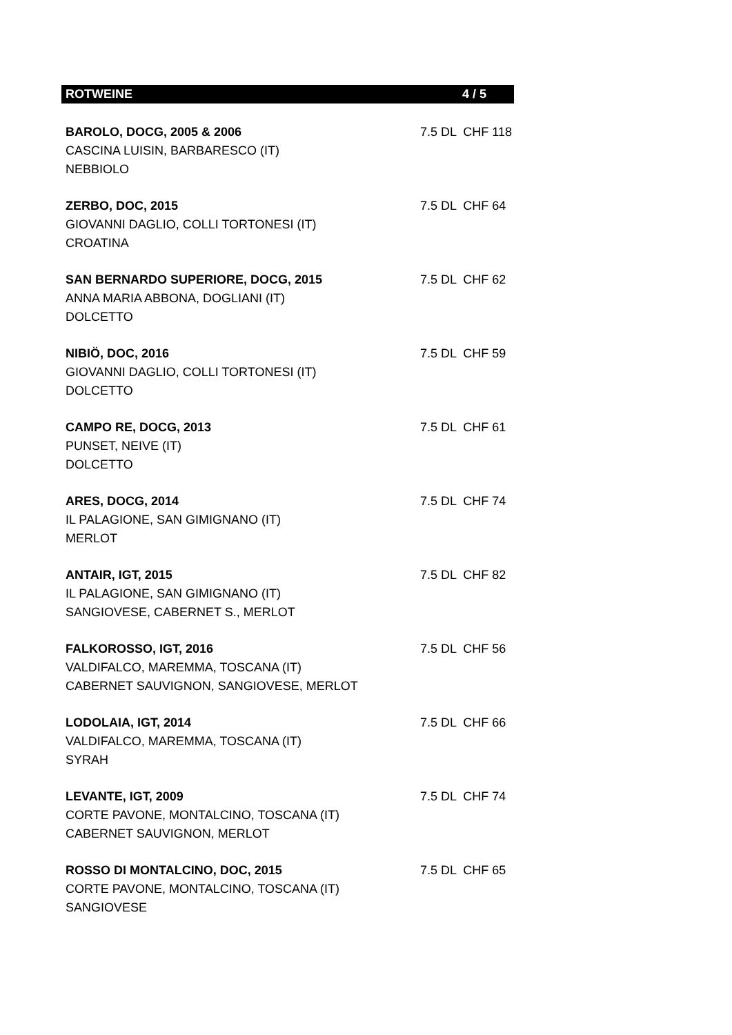ROTWEINE 4 / 5
| BAROLO, DOCG, 2005 & 2006 | 7.5 DL CHF 118 |
| CASCINA LUISIN, BARBARESCO (IT) | |
| NEBBIOLO | |
| ZERBO, DOC, 2015 | 7.5 DL CHF 64 |
| GIOVANNI DAGLIO, COLLI TORTONESI (IT) | |
| CROATINA | |
| SAN BERNARDO SUPERIORE, DOCG, 2015 | 7.5 DL CHF 62 |
| ANNA MARIA ABBONA, DOGLIANI (IT) | |
| DOLCETTO | |
| NIBIÖ, DOC, 2016 | 7.5 DL CHF 59 |
| GIOVANNI DAGLIO, COLLI TORTONESI (IT) | |
| DOLCETTO | |
| CAMPO RE, DOCG, 2013 | 7.5 DL CHF 61 |
| PUNSET, NEIVE (IT) | |
| DOLCETTO | |
| ARES, DOCG, 2014 | 7.5 DL CHF 74 |
| IL PALAGIONE, SAN GIMIGNANO (IT) | |
| MERLOT | |
| ANTAIR, IGT, 2015 | 7.5 DL CHF 82 |
| IL PALAGIONE, SAN GIMIGNANO (IT) | |
| SANGIOVESE, CABERNET S., MERLOT | |
| FALKOROSSO, IGT, 2016 | 7.5 DL CHF 56 |
| VALDIFALCO, MAREMMA, TOSCANA (IT) | |
| CABERNET SAUVIGNON, SANGIOVESE, MERLOT | |
| LODOLAIA, IGT, 2014 | 7.5 DL CHF 66 |
| VALDIFALCO, MAREMMA, TOSCANA (IT) | |
| SYRAH | |
| LEVANTE, IGT, 2009 | 7.5 DL CHF 74 |
| CORTE PAVONE, MONTALCINO, TOSCANA (IT) | |
| CABERNET SAUVIGNON, MERLOT | |
| ROSSO DI MONTALCINO, DOC, 2015 | 7.5 DL CHF 65 |
| CORTE PAVONE, MONTALCINO, TOSCANA (IT) | |
| SANGIOVESE | |